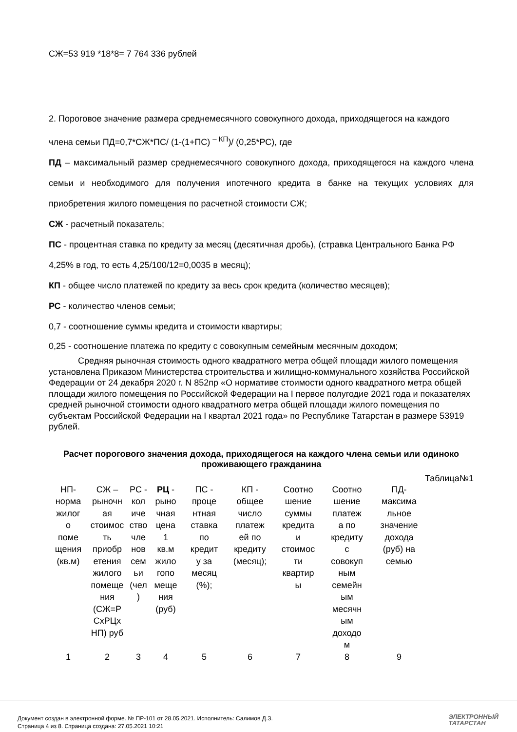СЖ=53 919 *18*8= 7 764 336 рублей
2. Пороговое значение размера среднемесячного совокупного дохода, приходящегося на каждого члена семьи ПД=0,7*СЖ*ПС/ (1-(1+ПС) <sup>– КП</sup>)/ (0,25*РС), где
ПД – максимальный размер среднемесячного совокупного дохода, приходящегося на каждого члена семьи и необходимого для получения ипотечного кредита в банке на текущих условиях для приобретения жилого помещения по расчетной стоимости СЖ;
СЖ - расчетный показатель;
ПС - процентная ставка по кредиту за месяц (десятичная дробь), (стравка Центрального Банка РФ 4,25% в год, то есть 4,25/100/12=0,0035 в месяц);
КП - общее число платежей по кредиту за весь срок кредита (количество месяцев);
РС - количество членов семьи;
0,7 - соотношение суммы кредита и стоимости квартиры;
0,25 - соотношение платежа по кредиту с совокупным семейным месячным доходом;
Средняя рыночная стоимость одного квадратного метра общей площади жилого помещения установлена Приказом Министерства строительства и жилищно-коммунального хозяйства Российской Федерации от 24 декабря 2020 г. N 852пр «О нормативе стоимости одного квадратного метра общей площади жилого помещения по Российской Федерации на I первое полугодие 2021 года и показателях средней рыночной стоимости одного квадратного метра общей площади жилого помещения по субъектам Российской Федерации на I квартал 2021 года» по Республике Татарстан в размере 53919 рублей.
Расчет порогового значения дохода, приходящегося на каждого члена семьи или одиноко проживающего гражданина
Таблица№1
| НП- норма жилог о поме щения (кв.м) | СЖ – рыночн ая стоимос ть приобр етения жилого помеще ния (СЖ=Р СхРЦх НП) руб | РС - кол иче ство чле нов сем ьи (чел ) | РЦ - рыно чная цена 1 кв.м жило гопо меще ния (руб) | ПС - проце нтная ставка по кредит у за месяц (%); | КП - общее число платеж ей по кредиту (месяц); | Соотно шение суммы кредита и стоимос ти квартир ы | Соотно шение платеж а по кредиту с совокуп ным семейн ым месячн ым доходо м | ПД- максима льное значение дохода (руб) на семью | |
| 1 | 2 | 3 | 4 | 5 | 6 | 7 | 8 | 9 | |
Документ создан в электронной форме. № ПР-101 от 28.05.2021. Исполнитель: Салимов Д.З.
Страница 4 из 8. Страница создана: 27.05.2021 10:21
ЭЛЕКТРОННЫЙ
ТАТАРСТАН